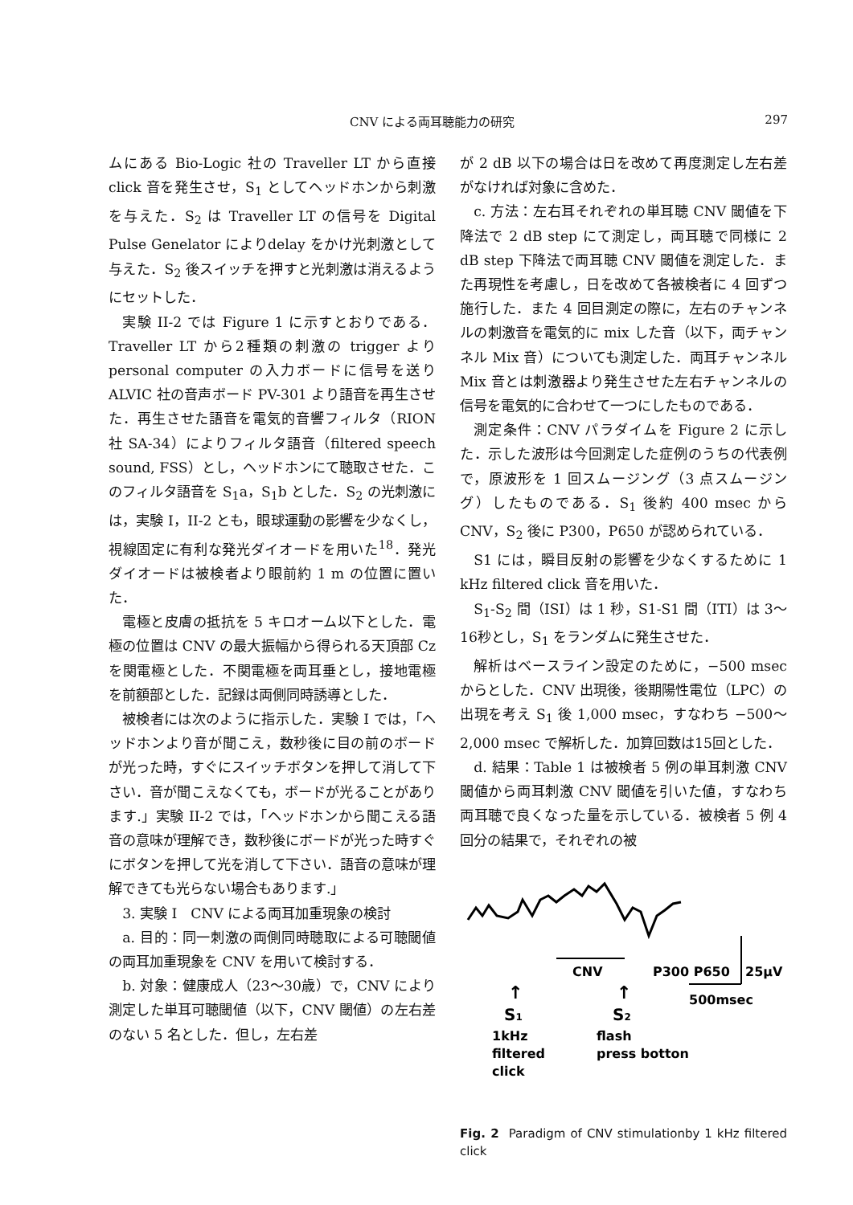CNV による両耳聴能力の研究 297
ムにある Bio-Logic 社の Traveller LT から直接 click 音を発生させ，S<sub>1</sub> としてヘッドホンから刺激を与えた．S<sub>2</sub> は Traveller LT の信号を Digital Pulse Genelator によりdelay をかけ光刺激として与えた．S<sub>2</sub> 後スイッチを押すと光刺激は消えるようにセットした．
実験 II-2 では Figure 1 に示すとおりである．Traveller LT から2種類の刺激の trigger より personal computer の入力ボードに信号を送り ALVIC 社の音声ボード PV-301 より語音を再生させた．再生させた語音を電気的音響フィルタ（RION 社 SA-34）によりフィルタ語音（filtered speech sound, FSS）とし，ヘッドホンにて聴取させた．このフィルタ語音を S<sub>1</sub>a，S<sub>1</sub>b とした．S<sub>2</sub> の光刺激には，実験 I，II-2 とも，眼球運動の影響を少なくし，視線固定に有利な発光ダイオードを用いた<sup>18</sup>．発光ダイオードは被検者より眼前約 1 m の位置に置いた．
電極と皮膚の抵抗を 5 キロオーム以下とした．電極の位置は CNV の最大振幅から得られる天頂部 Cz を関電極とした．不関電極を両耳垂とし，接地電極を前額部とした．記録は両側同時誘導とした．
被検者には次のように指示した．実験 I では，「ヘッドホンより音が聞こえ，数秒後に目の前のボードが光った時，すぐにスイッチボタンを押して消して下さい．音が聞こえなくても，ボードが光ることがあります.」実験 II-2 では，「ヘッドホンから聞こえる語音の意味が理解でき，数秒後にボードが光った時すぐにボタンを押して光を消して下さい．語音の意味が理解できても光らない場合もあります.」
3. 実験 I　CNV による両耳加重現象の検討
a. 目的：同一刺激の両側同時聴取による可聴閾値の両耳加重現象を CNV を用いて検討する．
b. 対象：健康成人（23〜30歳）で，CNV により測定した単耳可聴閾値（以下，CNV 閾値）の左右差のない 5 名とした．但し，左右差
が 2 dB 以下の場合は日を改めて再度測定し左右差がなければ対象に含めた．
c. 方法：左右耳それぞれの単耳聴 CNV 閾値を下降法で 2 dB step にて測定し，両耳聴で同様に 2 dB step 下降法で両耳聴 CNV 閾値を測定した．また再現性を考慮し，日を改めて各被検者に 4 回ずつ施行した．また 4 回目測定の際に，左右のチャンネルの刺激音を電気的に mix した音（以下，両チャンネル Mix 音）についても測定した．両耳チャンネル Mix 音とは刺激器より発生させた左右チャンネルの信号を電気的に合わせて一つにしたものである．
測定条件：CNV パラダイムを Figure 2 に示した．示した波形は今回測定した症例のうちの代表例で，原波形を 1 回スムージング（3 点スムージング）したものである．S<sub>1</sub> 後約 400 msec から CNV，S<sub>2</sub> 後に P300，P650 が認められている．
S1 には，瞬目反射の影響を少なくするために 1 kHz filtered click 音を用いた．
S<sub>1</sub>-S<sub>2</sub> 間（ISI）は 1 秒，S1-S1 間（ITI）は 3〜16秒とし，S<sub>1</sub> をランダムに発生させた．
解析はベースライン設定のために，−500 msec からとした．CNV 出現後，後期陽性電位（LPC）の出現を考え S<sub>1</sub> 後 1,000 msec，すなわち −500〜2,000 msec で解析した．加算回数は15回とした．
d. 結果：Table 1 は被検者 5 例の単耳刺激 CNV 閾値から両耳刺激 CNV 閾値を引いた値，すなわち両耳聴で良くなった量を示している．被検者 5 例 4 回分の結果で，それぞれの被
CNV
P300 P650
25μV
500msec
↑
↑
S1
S2
1kHz
filtered
click
flash
press botton
Fig. 2 Paradigm of CNV stimulationby 1 kHz filtered click